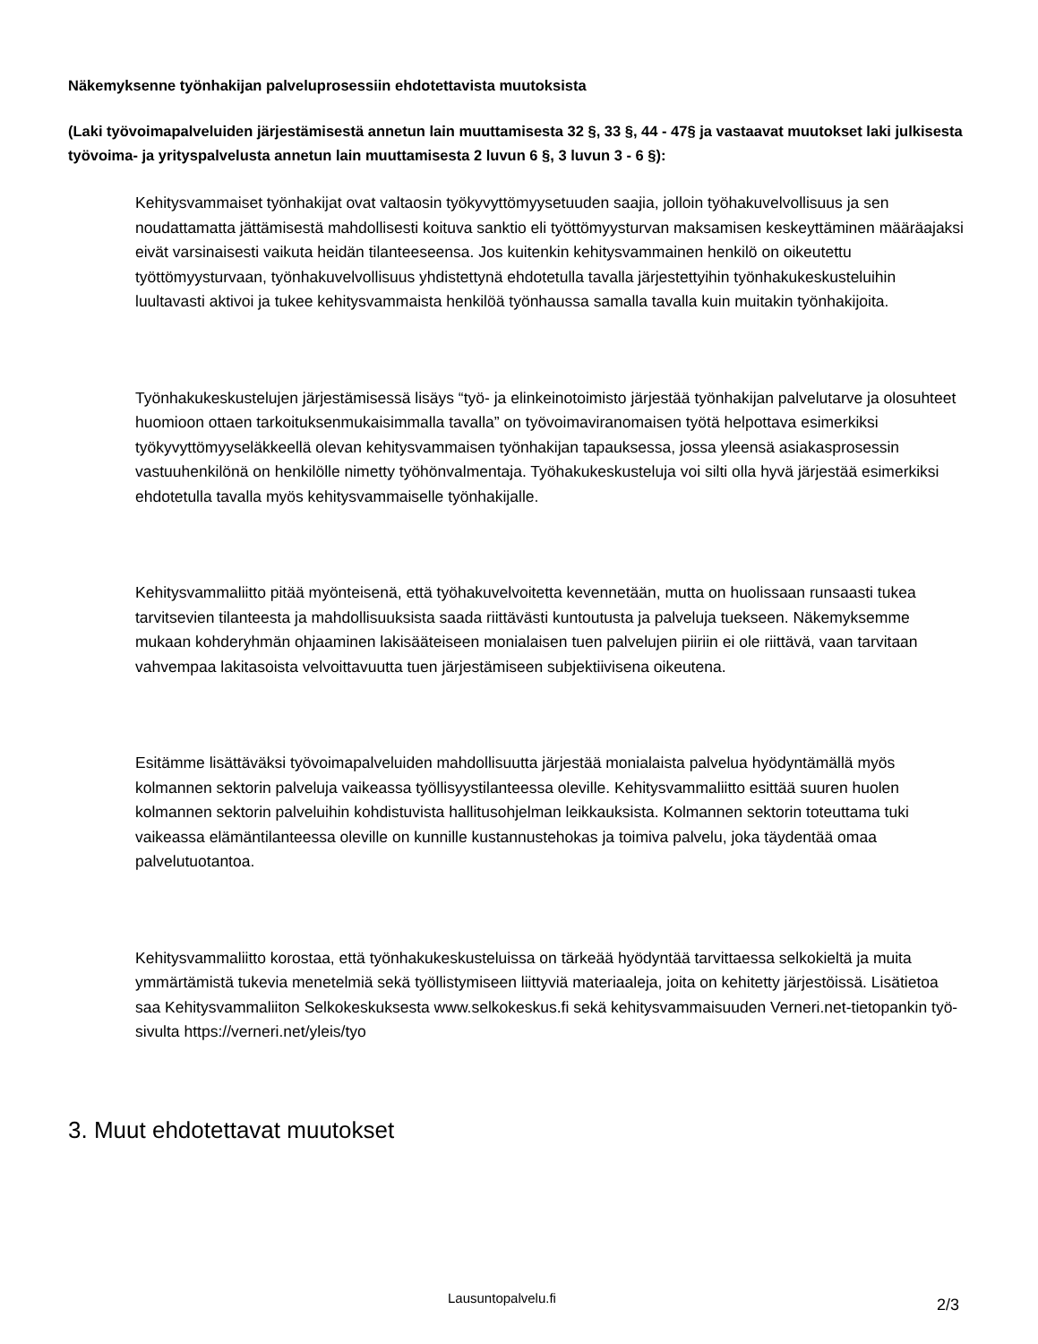Näkemyksenne työnhakijan palveluprosessiin ehdotettavista muutoksista
(Laki työvoimapalveluiden järjestämisestä annetun lain muuttamisesta 32 §, 33 §, 44 - 47§ ja vastaavat muutokset laki julkisesta työvoima- ja yrityspalvelusta annetun lain muuttamisesta 2 luvun 6 §, 3 luvun 3 - 6 §):
Kehitysvammaiset työnhakijat ovat valtaosin työkyvyttömyysetuuden saajia, jolloin työhakuvelvollisuus ja sen noudattamatta jättämisestä mahdollisesti koituva sanktio eli työttömyysturvan maksamisen keskeyttäminen määräajaksi eivät varsinaisesti vaikuta heidän tilanteeseensa. Jos kuitenkin kehitysvammainen henkilö on oikeutettu työttömyysturvaan, työnhakuvelvollisuus yhdistettynä ehdotetulla tavalla järjestettyihin työnhakukeskusteluihin luultavasti aktivoi ja tukee kehitysvammaista henkilöä työnhaussa samalla tavalla kuin muitakin työnhakijoita.
Työnhakukeskustelujen järjestämisessä lisäys “työ- ja elinkeinotoimisto järjestää työnhakijan palvelutarve ja olosuhteet huomioon ottaen tarkoituksenmukaisimmalla tavalla” on työvoimaviranomaisen työtä helpottava esimerkiksi työkyvyttömyyseläkkeellä olevan kehitysvammaisen työnhakijan tapauksessa, jossa yleensä asiakasprosessin vastuuhenkilönä on henkilölle nimetty työhönvalmentaja. Työhakukeskusteluja voi silti olla hyvä järjestää esimerkiksi ehdotetulla tavalla myös kehitysvammaiselle työnhakijalle.
Kehitysvammaliitto pitää myönteisenä, että työhakuvelvoitetta kevennetään, mutta on huolissaan runsaasti tukea tarvitsevien tilanteesta ja mahdollisuuksista saada riittävästi kuntoutusta ja palveluja tuekseen. Näkemyksemme mukaan kohderyhmän ohjaaminen lakisääteiseen monialaisen tuen palvelujen piiriin ei ole riittävä, vaan tarvitaan vahvempaa lakitasoista velvoittavuutta tuen järjestämiseen subjektiivisena oikeutena.
Esitämme lisättäväksi työvoimapalveluiden mahdollisuutta järjestää monialaista palvelua hyödyntämällä myös kolmannen sektorin palveluja vaikeassa työllisyystilanteessa oleville. Kehitysvammaliitto esittää suuren huolen kolmannen sektorin palveluihin kohdistuvista hallitusohjelman leikkauksista. Kolmannen sektorin toteuttama tuki vaikeassa elämäntilanteessa oleville on kunnille kustannustehokas ja toimiva palvelu, joka täydentää omaa palvelutuotantoa.
Kehitysvammaliitto korostaa, että työnhakukeskusteluissa on tärkeää hyödyntää tarvittaessa selkokieltä ja muita ymmärtämistä tukevia menetelmiä sekä työllistymiseen liittyviä materiaaleja, joita on kehitetty järjestöissä. Lisätietoa saa Kehitysvammaliiton Selkokeskuksesta www.selkokeskus.fi sekä kehitysvammaisuuden Verneri.net-tietopankin työ-sivulta https://verneri.net/yleis/tyo
3. Muut ehdotettavat muutokset
Lausuntopalvelu.fi 2/3